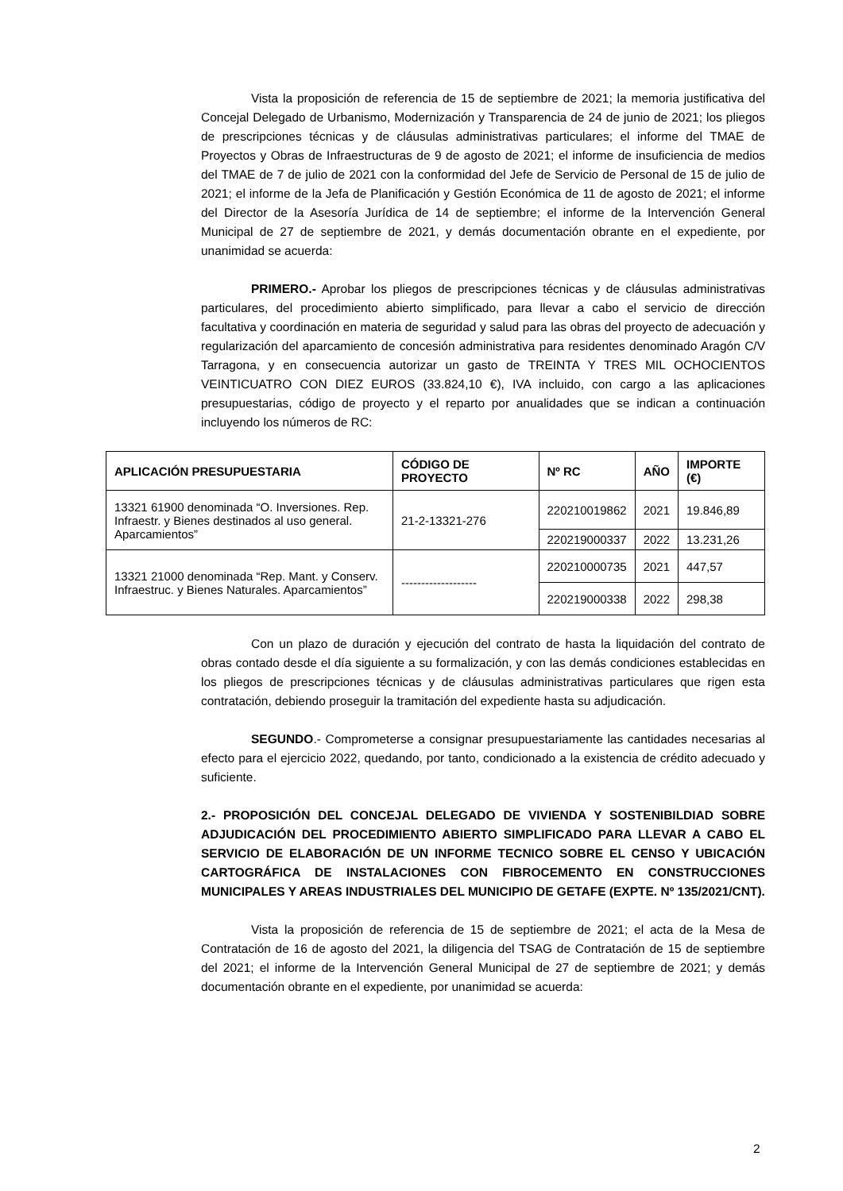Vista la proposición de referencia de 15 de septiembre de 2021; la memoria justificativa del Concejal Delegado de Urbanismo, Modernización y Transparencia de 24 de junio de 2021; los pliegos de prescripciones técnicas y de cláusulas administrativas particulares; el informe del TMAE de Proyectos y Obras de Infraestructuras de 9 de agosto de 2021; el informe de insuficiencia de medios del TMAE de 7 de julio de 2021 con la conformidad del Jefe de Servicio de Personal de 15 de julio de 2021; el informe de la Jefa de Planificación y Gestión Económica de 11 de agosto de 2021; el informe del Director de la Asesoría Jurídica de 14 de septiembre; el informe de la Intervención General Municipal de 27 de septiembre de 2021, y demás documentación obrante en el expediente, por unanimidad se acuerda:
PRIMERO.- Aprobar los pliegos de prescripciones técnicas y de cláusulas administrativas particulares, del procedimiento abierto simplificado, para llevar a cabo el servicio de dirección facultativa y coordinación en materia de seguridad y salud para las obras del proyecto de adecuación y regularización del aparcamiento de concesión administrativa para residentes denominado Aragón C/V Tarragona, y en consecuencia autorizar un gasto de TREINTA Y TRES MIL OCHOCIENTOS VEINTICUATRO CON DIEZ EUROS (33.824,10 €), IVA incluido, con cargo a las aplicaciones presupuestarias, código de proyecto y el reparto por anualidades que se indican a continuación incluyendo los números de RC:
| APLICACIÓN PRESUPUESTARIA | CÓDIGO DE PROYECTO | Nº RC | AÑO | IMPORTE (€) |
| --- | --- | --- | --- | --- |
| 13321 61900 denominada “O. Inversiones. Rep. Infraestr. y Bienes destinados al uso general. Aparcamientos” | 21-2-13321-276 | 220210019862 | 2021 | 19.846,89 |
| | | 220219000337 | 2022 | 13.231,26 |
| 13321 21000 denominada “Rep. Mant. y Conserv. Infraestruc. y Bienes Naturales. Aparcamientos” | ------------------- | 220210000735 | 2021 | 447,57 |
| | | 220219000338 | 2022 | 298,38 |
Con un plazo de duración y ejecución del contrato de hasta la liquidación del contrato de obras contado desde el día siguiente a su formalización, y con las demás condiciones establecidas en los pliegos de prescripciones técnicas y de cláusulas administrativas particulares que rigen esta contratación, debiendo proseguir la tramitación del expediente hasta su adjudicación.
SEGUNDO.- Comprometerse a consignar presupuestariamente las cantidades necesarias al efecto para el ejercicio 2022, quedando, por tanto, condicionado a la existencia de crédito adecuado y suficiente.
2.- PROPOSICIÓN DEL CONCEJAL DELEGADO DE VIVIENDA Y SOSTENIBILDIAD SOBRE ADJUDICACIÓN DEL PROCEDIMIENTO ABIERTO SIMPLIFICADO PARA LLEVAR A CABO EL SERVICIO DE ELABORACIÓN DE UN INFORME TECNICO SOBRE EL CENSO Y UBICACIÓN CARTOGRÁFICA DE INSTALACIONES CON FIBROCEMENTO EN CONSTRUCCIONES MUNICIPALES Y AREAS INDUSTRIALES DEL MUNICIPIO DE GETAFE (EXPTE. Nº 135/2021/CNT).
Vista la proposición de referencia de 15 de septiembre de 2021; el acta de la Mesa de Contratación de 16 de agosto del 2021, la diligencia del TSAG de Contratación de 15 de septiembre del 2021; el informe de la Intervención General Municipal de 27 de septiembre de 2021; y demás documentación obrante en el expediente, por unanimidad se acuerda:
2